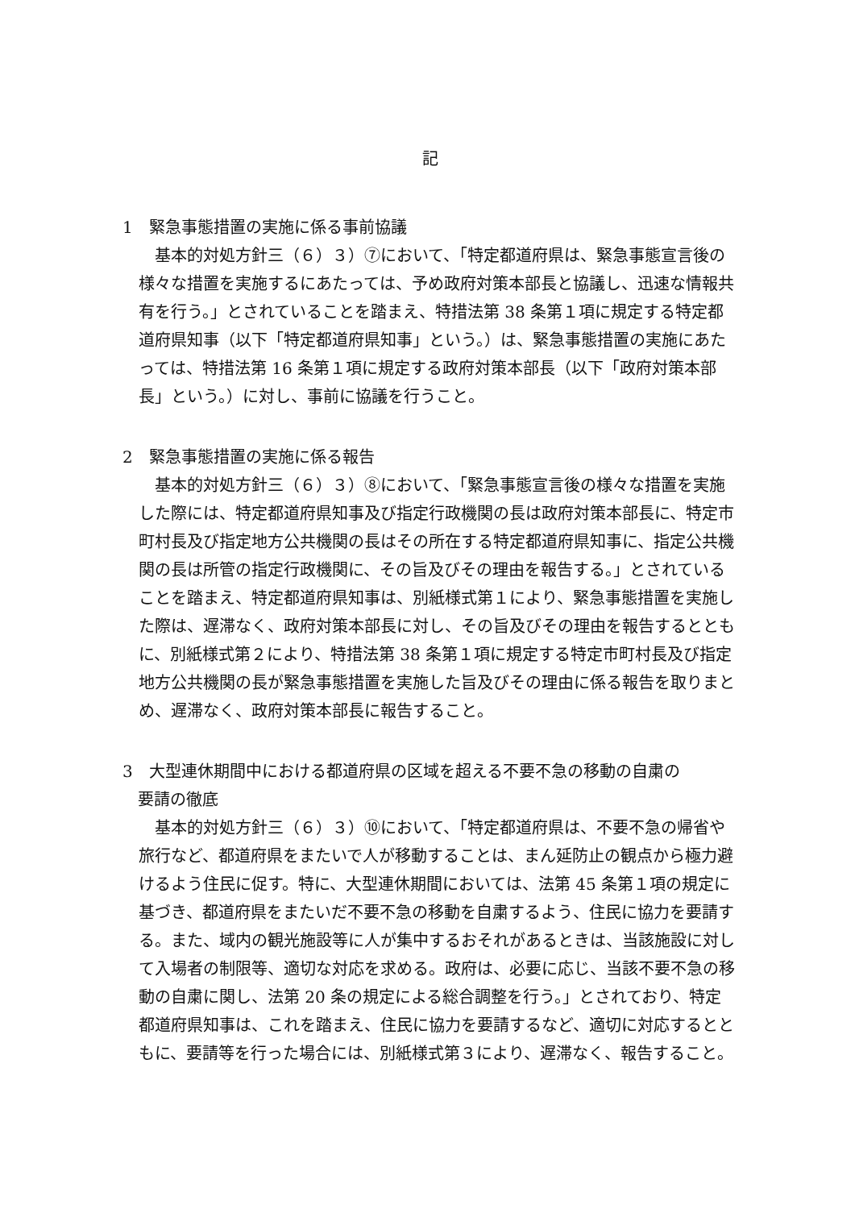記
1　緊急事態措置の実施に係る事前協議
基本的対処方針三（６）３）⑦において、「特定都道府県は、緊急事態宣言後の様々な措置を実施するにあたっては、予め政府対策本部長と協議し、迅速な情報共有を行う。」とされていることを踏まえ、特措法第 38 条第１項に規定する特定都道府県知事（以下「特定都道府県知事」という。）は、緊急事態措置の実施にあたっては、特措法第 16 条第１項に規定する政府対策本部長（以下「政府対策本部長」という。）に対し、事前に協議を行うこと。
2　緊急事態措置の実施に係る報告
基本的対処方針三（６）３）⑧において、「緊急事態宣言後の様々な措置を実施した際には、特定都道府県知事及び指定行政機関の長は政府対策本部長に、特定市町村長及び指定地方公共機関の長はその所在する特定都道府県知事に、指定公共機関の長は所管の指定行政機関に、その旨及びその理由を報告する。」とされていることを踏まえ、特定都道府県知事は、別紙様式第１により、緊急事態措置を実施した際は、遅滞なく、政府対策本部長に対し、その旨及びその理由を報告するとともに、別紙様式第２により、特措法第 38 条第１項に規定する特定市町村長及び指定地方公共機関の長が緊急事態措置を実施した旨及びその理由に係る報告を取りまとめ、遅滞なく、政府対策本部長に報告すること。
3　大型連休期間中における都道府県の区域を超える不要不急の移動の自粛の
要請の徹底
基本的対処方針三（６）３）⑩において、「特定都道府県は、不要不急の帰省や旅行など、都道府県をまたいで人が移動することは、まん延防止の観点から極力避けるよう住民に促す。特に、大型連休期間においては、法第 45 条第１項の規定に基づき、都道府県をまたいだ不要不急の移動を自粛するよう、住民に協力を要請する。また、域内の観光施設等に人が集中するおそれがあるときは、当該施設に対して入場者の制限等、適切な対応を求める。政府は、必要に応じ、当該不要不急の移動の自粛に関し、法第 20 条の規定による総合調整を行う。」とされており、特定都道府県知事は、これを踏まえ、住民に協力を要請するなど、適切に対応するとともに、要請等を行った場合には、別紙様式第３により、遅滞なく、報告すること。